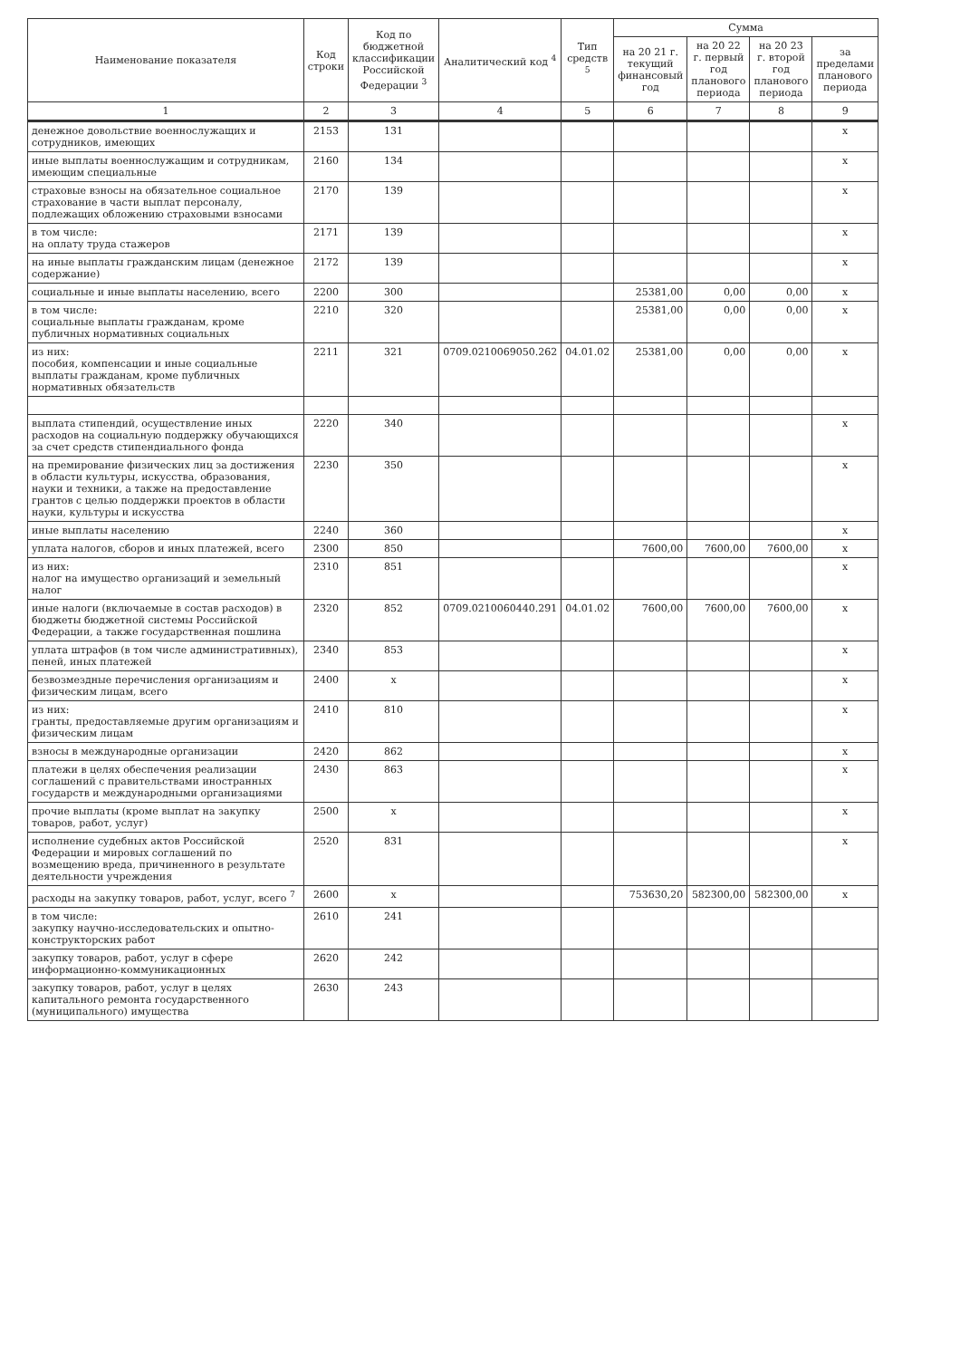| Наименование показателя | Код строки | Код по бюджетной классификации Российской Федерации <sup>3</sup> | Аналитический код <sup>4</sup> | Тип средств <sup>5</sup> | Сумма | | | |
| --- | --- | --- | --- | --- | --- | --- | --- | --- |
| | | | | | на 20 21 г. текущий финансовый год | на 20 22 г. первый год планового периода | на 20 23 г. второй год планового периода | за пределами планового периода |
| 1 | 2 | 3 | 4 | 5 | 6 | 7 | 8 | 9 |
| денежное довольствие военнослужащих и сотрудников, имеющих | 2153 | 131 | | | | | | x |
| иные выплаты военнослужащим и сотрудникам, имеющим специальные | 2160 | 134 | | | | | | x |
| страховые взносы на обязательное социальное страхование в части выплат персоналу, подлежащих обложению страховыми взносами | 2170 | 139 | | | | | | x |
| в том числе: на оплату труда стажеров | 2171 | 139 | | | | | | x |
| на иные выплаты гражданским лицам (денежное содержание) | 2172 | 139 | | | | | | x |
| социальные и иные выплаты населению, всего | 2200 | 300 | | | 25381,00 | 0,00 | 0,00 | x |
| в том числе: социальные выплаты гражданам, кроме публичных нормативных социальных | 2210 | 320 | | | 25381,00 | 0,00 | 0,00 | x |
| из них: пособия, компенсации и иные социальные выплаты гражданам, кроме публичных нормативных обязательств | 2211 | 321 | 0709.0210069050.262 | 04.01.02 | 25381,00 | 0,00 | 0,00 | x |
| выплата стипендий, осуществление иных расходов на социальную поддержку обучающихся за счет средств стипендиального фонда | 2220 | 340 | | | | | | x |
| на премирование физических лиц за достижения в области культуры, искусства, образования, науки и техники, а также на предоставление грантов с целью поддержки проектов в области науки, культуры и искусства | 2230 | 350 | | | | | | x |
| иные выплаты населению | 2240 | 360 | | | | | | x |
| уплата налогов, сборов и иных платежей, всего | 2300 | 850 | | | 7600,00 | 7600,00 | 7600,00 | x |
| из них: налог на имущество организаций и земельный налог | 2310 | 851 | | | | | | x |
| иные налоги (включаемые в состав расходов) в бюджеты бюджетной системы Российской Федерации, а также государственная пошлина | 2320 | 852 | 0709.0210060440.291 | 04.01.02 | 7600,00 | 7600,00 | 7600,00 | x |
| уплата штрафов (в том числе административных), пеней, иных платежей | 2340 | 853 | | | | | | x |
| безвозмездные перечисления организациям и физическим лицам, всего | 2400 | x | | | | | | x |
| из них: гранты, предоставляемые другим организациям и физическим лицам | 2410 | 810 | | | | | | x |
| взносы в международные организации | 2420 | 862 | | | | | | x |
| платежи в целях обеспечения реализации соглашений с правительствами иностранных государств и международными организациями | 2430 | 863 | | | | | | x |
| прочие выплаты (кроме выплат на закупку товаров, работ, услуг) | 2500 | x | | | | | | x |
| исполнение судебных актов Российской Федерации и мировых соглашений по возмещению вреда, причиненного в результате деятельности учреждения | 2520 | 831 | | | | | | x |
| расходы на закупку товаров, работ, услуг, всего <sup>7</sup> | 2600 | x | | | 753630,20 | 582300,00 | 582300,00 | x |
| в том числе: закупку научно-исследовательских и опытно-конструкторских работ | 2610 | 241 | | | | | | |
| закупку товаров, работ, услуг в сфере информационно-коммуникационных | 2620 | 242 | | | | | | |
| закупку товаров, работ, услуг в целях капитального ремонта государственного (муниципального) имущества | 2630 | 243 | | | | | | |